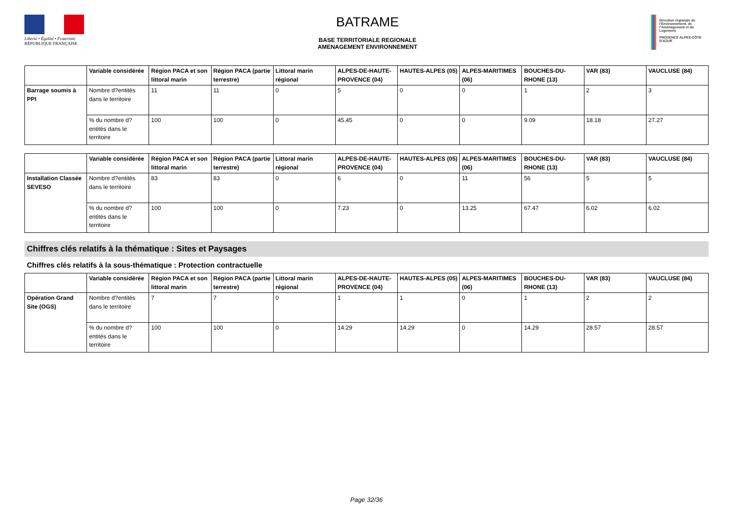Liberté • Égalité • Fraternité
RÉPUBLIQUE FRANÇAISE
BATRAME
BASE TERRITORIALE REGIONALE
AMENAGEMENT ENVIRONNEMENT
Direction régionale de l'Environnement, de l'Aménagement et du Logement
PROVENCE ALPES-CÔTE D'AZUR
| | Variable considérée | Région PACA et son littoral marin | Région PACA (partie terrestre) | Littoral marin régional | ALPES-DE-HAUTE-PROVENCE (04) | HAUTES-ALPES (05) | ALPES-MARITIMES (06) | BOUCHES-DU-RHONE (13) | VAR (83) | VAUCLUSE (84) |
| --- | --- | --- | --- | --- | --- | --- | --- | --- | --- | --- |
| Barrage soumis à PPI | Nombre d?entités dans le territoire | 11 | 11 | 0 | 5 | 0 | 0 | 1 | 2 | 3 |
| | % du nombre d?entités dans le territoire | 100 | 100 | 0 | 45.45 | 0 | 0 | 9.09 | 18.18 | 27.27 |
| | Variable considérée | Région PACA et son littoral marin | Région PACA (partie terrestre) | Littoral marin régional | ALPES-DE-HAUTE-PROVENCE (04) | HAUTES-ALPES (05) | ALPES-MARITIMES (06) | BOUCHES-DU-RHONE (13) | VAR (83) | VAUCLUSE (84) |
| --- | --- | --- | --- | --- | --- | --- | --- | --- | --- | --- |
| Installation Classée SEVESO | Nombre d?entités dans le territoire | 83 | 83 | 0 | 6 | 0 | 11 | 56 | 5 | 5 |
| | % du nombre d?entités dans le territoire | 100 | 100 | 0 | 7.23 | 0 | 13.25 | 67.47 | 6.02 | 6.02 |
Chiffres clés relatifs à la thématique : Sites et Paysages
Chiffres clés relatifs à la sous-thématique : Protection contractuelle
| | Variable considérée | Région PACA et son littoral marin | Région PACA (partie terrestre) | Littoral marin régional | ALPES-DE-HAUTE-PROVENCE (04) | HAUTES-ALPES (05) | ALPES-MARITIMES (06) | BOUCHES-DU-RHONE (13) | VAR (83) | VAUCLUSE (84) |
| --- | --- | --- | --- | --- | --- | --- | --- | --- | --- | --- |
| Opération Grand Site (OGS) | Nombre d?entités dans le territoire | 7 | 7 | 0 | 1 | 1 | 0 | 1 | 2 | 2 |
| | % du nombre d?entités dans le territoire | 100 | 100 | 0 | 14.29 | 14.29 | 0 | 14.29 | 28.57 | 28.57 |
Page 32/36